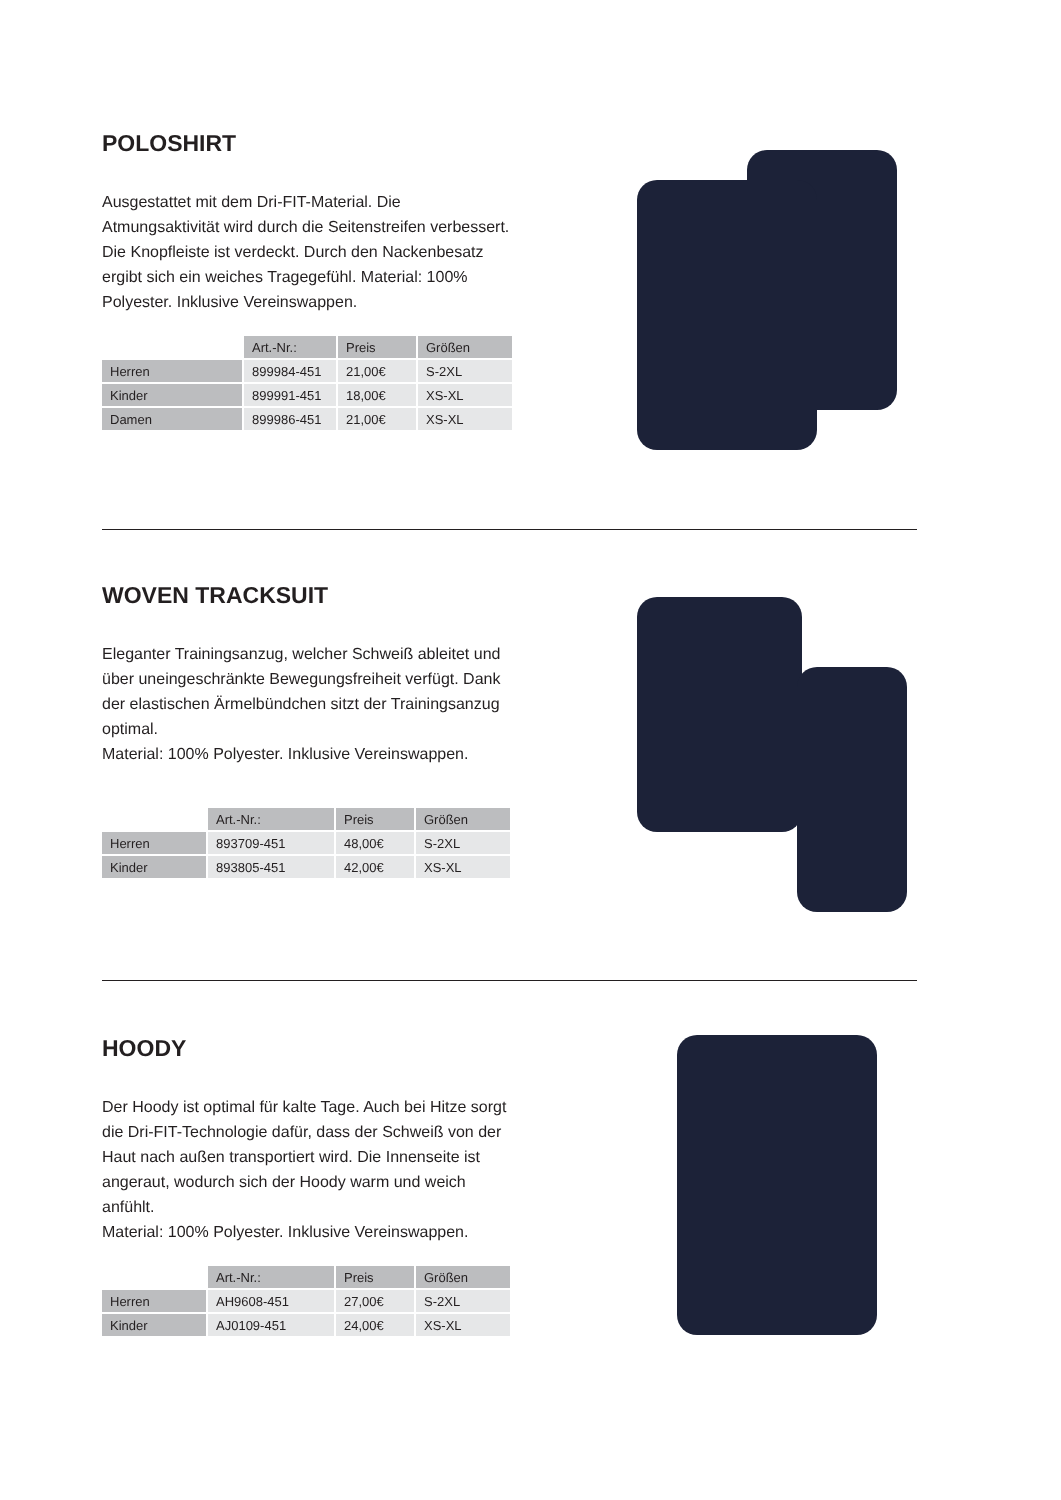POLOSHIRT
Ausgestattet mit dem Dri-FIT-Material. Die Atmungsaktivität wird durch die Seitenstreifen verbessert. Die Knopfleiste ist verdeckt. Durch den Nackenbesatz ergibt sich ein weiches Trage­gefühl. Material: 100% Polyester. Inklusive Ver­einswappen.
| | Art.-Nr.: | Preis | Größen |
| --- | --- | --- | --- |
| Herren | 899984-451 | 21,00€ | S-2XL |
| Kinder | 899991-451 | 18,00€ | XS-XL |
| Damen | 899986-451 | 21,00€ | XS-XL |
WOVEN TRACKSUIT
Eleganter Trainingsanzug, welcher Schweiß ableitet und über uneingeschränkte Bewegungs­freiheit verfügt. Dank der elastischen Ärmelbünd­chen sitzt der Trainingsanzug optimal.
Material: 100% Polyester. Inklusive Vereinswap­pen.
| | Art.-Nr.: | Preis | Größen |
| --- | --- | --- | --- |
| Herren | 893709-451 | 48,00€ | S-2XL |
| Kinder | 893805-451 | 42,00€ | XS-XL |
HOODY
Der Hoody ist optimal für kalte Tage. Auch bei Hitze sorgt die Dri-FIT-Technologie dafür, dass der Schweiß von der Haut nach außen transpor­tiert wird. Die Innenseite ist angeraut, wodurch sich der Hoody warm und weich anfühlt.
Material: 100% Polyester. Inklusive Vereinswap­pen.
| | Art.-Nr.: | Preis | Größen |
| --- | --- | --- | --- |
| Herren | AH9608-451 | 27,00€ | S-2XL |
| Kinder | AJ0109-451 | 24,00€ | XS-XL |